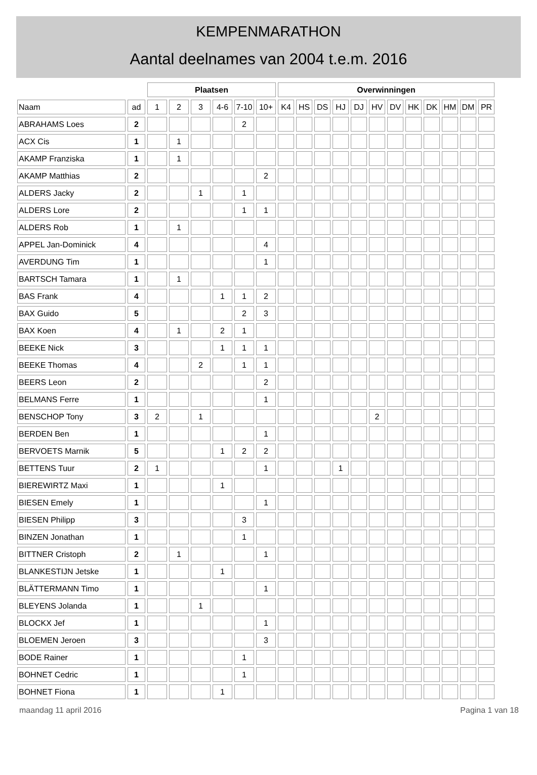KEMPENMARATHON
Aantal deelnames van 2004 t.e.m. 2016
| | | Plaatsen | | | | | | Overwinningen | | | | | | | | | | | |
| --- | --- | --- | --- | --- | --- | --- | --- | --- | --- | --- | --- | --- | --- | --- | --- | --- | --- | --- | --- |
| Naam | ad | 1 | 2 | 3 | 4-6 | 7-10 | 10+ | K4 | HS | DS | HJ | DJ | HV | DV | HK | DK | HM | DM | PR |
| ABRAHAMS Loes | 2 | | | | | 2 | | | | | | | | | | | | | |
| ACX Cis | 1 | | 1 | | | | | | | | | | | | | | | | |
| AKAMP Franziska | 1 | | 1 | | | | | | | | | | | | | | | | |
| AKAMP Matthias | 2 | | | | | | 2 | | | | | | | | | | | | |
| ALDERS Jacky | 2 | | | 1 | | 1 | | | | | | | | | | | | | |
| ALDERS Lore | 2 | | | | | 1 | 1 | | | | | | | | | | | | |
| ALDERS Rob | 1 | | 1 | | | | | | | | | | | | | | | | |
| APPEL Jan-Dominick | 4 | | | | | | 4 | | | | | | | | | | | | |
| AVERDUNG Tim | 1 | | | | | | 1 | | | | | | | | | | | | |
| BARTSCH Tamara | 1 | | 1 | | | | | | | | | | | | | | | | |
| BAS Frank | 4 | | | | 1 | 1 | 2 | | | | | | | | | | | | |
| BAX Guido | 5 | | | | | 2 | 3 | | | | | | | | | | | | |
| BAX Koen | 4 | | 1 | | 2 | 1 | | | | | | | | | | | | | |
| BEEKE Nick | 3 | | | | 1 | 1 | 1 | | | | | | | | | | | | |
| BEEKE Thomas | 4 | | | 2 | | 1 | 1 | | | | | | | | | | | | |
| BEERS Leon | 2 | | | | | | 2 | | | | | | | | | | | | |
| BELMANS Ferre | 1 | | | | | | 1 | | | | | | | | | | | | |
| BENSCHOP Tony | 3 | 2 | | 1 | | | | | | | | | 2 | | | | | | |
| BERDEN Ben | 1 | | | | | | 1 | | | | | | | | | | | | |
| BERVOETS Marnik | 5 | | | | 1 | 2 | 2 | | | | | | | | | | | | |
| BETTENS Tuur | 2 | 1 | | | | | 1 | | | | 1 | | | | | | | | |
| BIEREWIRTZ Maxi | 1 | | | | 1 | | | | | | | | | | | | | | |
| BIESEN Emely | 1 | | | | | | 1 | | | | | | | | | | | | |
| BIESEN Philipp | 3 | | | | | 3 | | | | | | | | | | | | | |
| BINZEN Jonathan | 1 | | | | | 1 | | | | | | | | | | | | | |
| BITTNER Cristoph | 2 | | 1 | | | | 1 | | | | | | | | | | | | |
| BLANKESTIJN Jetske | 1 | | | | 1 | | | | | | | | | | | | | | |
| BLÄTTERMANN Timo | 1 | | | | | | 1 | | | | | | | | | | | | |
| BLEYENS Jolanda | 1 | | | 1 | | | | | | | | | | | | | | | |
| BLOCKX Jef | 1 | | | | | | 1 | | | | | | | | | | | | |
| BLOEMEN Jeroen | 3 | | | | | | 3 | | | | | | | | | | | | |
| BODE Rainer | 1 | | | | | 1 | | | | | | | | | | | | | |
| BOHNET Cedric | 1 | | | | | 1 | | | | | | | | | | | | | |
| BOHNET Fiona | 1 | | | | 1 | | | | | | | | | | | | | | |
maandag 11 april 2016 Pagina 1 van 18